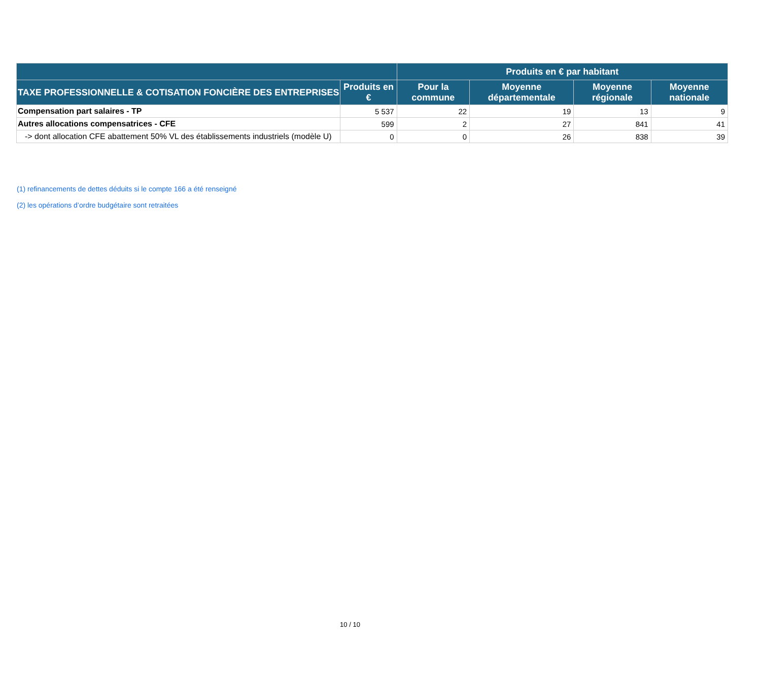| | | Produits en € par habitant | | | |
| --- | --- | --- | --- | --- | --- |
| TAXE PROFESSIONNELLE & COTISATION FONCIÈRE DES ENTREPRISES | Produits en € | Pour la commune | Moyenne départementale | Moyenne régionale | Moyenne nationale |
| Compensation part salaires - TP | 5 537 | 22 | 19 | 13 | 9 |
| Autres allocations compensatrices - CFE | 599 | 2 | 27 | 841 | 41 |
| -> dont allocation CFE abattement 50% VL des établissements industriels (modèle U) | 0 | 0 | 26 | 838 | 39 |
(1) refinancements de dettes déduits si le compte 166 a été renseigné
(2) les opérations d’ordre budgétaire sont retraitées
10 / 10